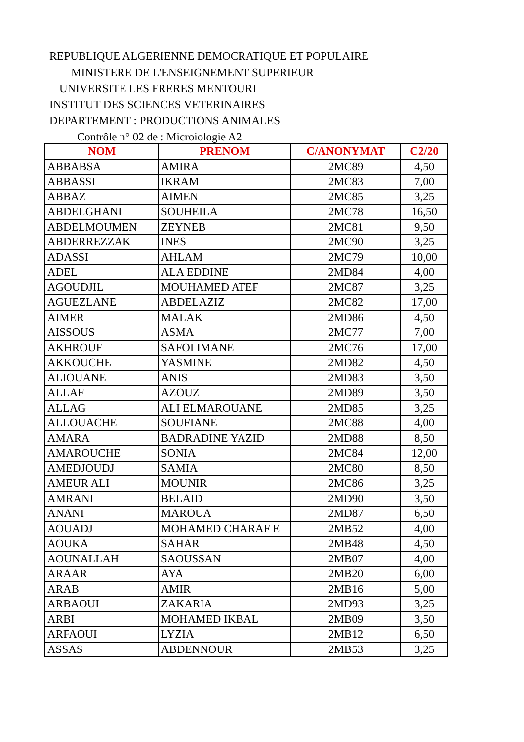REPUBLIQUE ALGERIENNE DEMOCRATIQUE ET POPULAIRE
MINISTERE DE L'ENSEIGNEMENT SUPERIEUR
UNIVERSITE LES FRERES MENTOURI
INSTITUT DES SCIENCES VETERINAIRES
DEPARTEMENT : PRODUCTIONS ANIMALES
Contrôle n° 02 de : Microiologie A2
| NOM | PRENOM | C/ANONYMAT | C2/20 |
| --- | --- | --- | --- |
| ABBABSA | AMIRA | 2MC89 | 4,50 |
| ABBASSI | IKRAM | 2MC83 | 7,00 |
| ABBAZ | AIMEN | 2MC85 | 3,25 |
| ABDELGHANI | SOUHEILA | 2MC78 | 16,50 |
| ABDELMOUMEN | ZEYNEB | 2MC81 | 9,50 |
| ABDERREZZAK | INES | 2MC90 | 3,25 |
| ADASSI | AHLAM | 2MC79 | 10,00 |
| ADEL | ALA EDDINE | 2MD84 | 4,00 |
| AGOUDJIL | MOUHAMED ATEF | 2MC87 | 3,25 |
| AGUEZLANE | ABDELAZIZ | 2MC82 | 17,00 |
| AIMER | MALAK | 2MD86 | 4,50 |
| AISSOUS | ASMA | 2MC77 | 7,00 |
| AKHROUF | SAFOI IMANE | 2MC76 | 17,00 |
| AKKOUCHE | YASMINE | 2MD82 | 4,50 |
| ALIOUANE | ANIS | 2MD83 | 3,50 |
| ALLAF | AZOUZ | 2MD89 | 3,50 |
| ALLAG | ALI ELMAROUANE | 2MD85 | 3,25 |
| ALLOUACHE | SOUFIANE | 2MC88 | 4,00 |
| AMARA | BADRADINE YAZID | 2MD88 | 8,50 |
| AMAROUCHE | SONIA | 2MC84 | 12,00 |
| AMEDJOUDJ | SAMIA | 2MC80 | 8,50 |
| AMEUR ALI | MOUNIR | 2MC86 | 3,25 |
| AMRANI | BELAID | 2MD90 | 3,50 |
| ANANI | MAROUA | 2MD87 | 6,50 |
| AOUADJ | MOHAMED CHARAF E | 2MB52 | 4,00 |
| AOUKA | SAHAR | 2MB48 | 4,50 |
| AOUNALLAH | SAOUSSAN | 2MB07 | 4,00 |
| ARAAR | AYA | 2MB20 | 6,00 |
| ARAB | AMIR | 2MB16 | 5,00 |
| ARBAOUI | ZAKARIA | 2MD93 | 3,25 |
| ARBI | MOHAMED IKBAL | 2MB09 | 3,50 |
| ARFAOUI | LYZIA | 2MB12 | 6,50 |
| ASSAS | ABDENNOUR | 2MB53 | 3,25 |